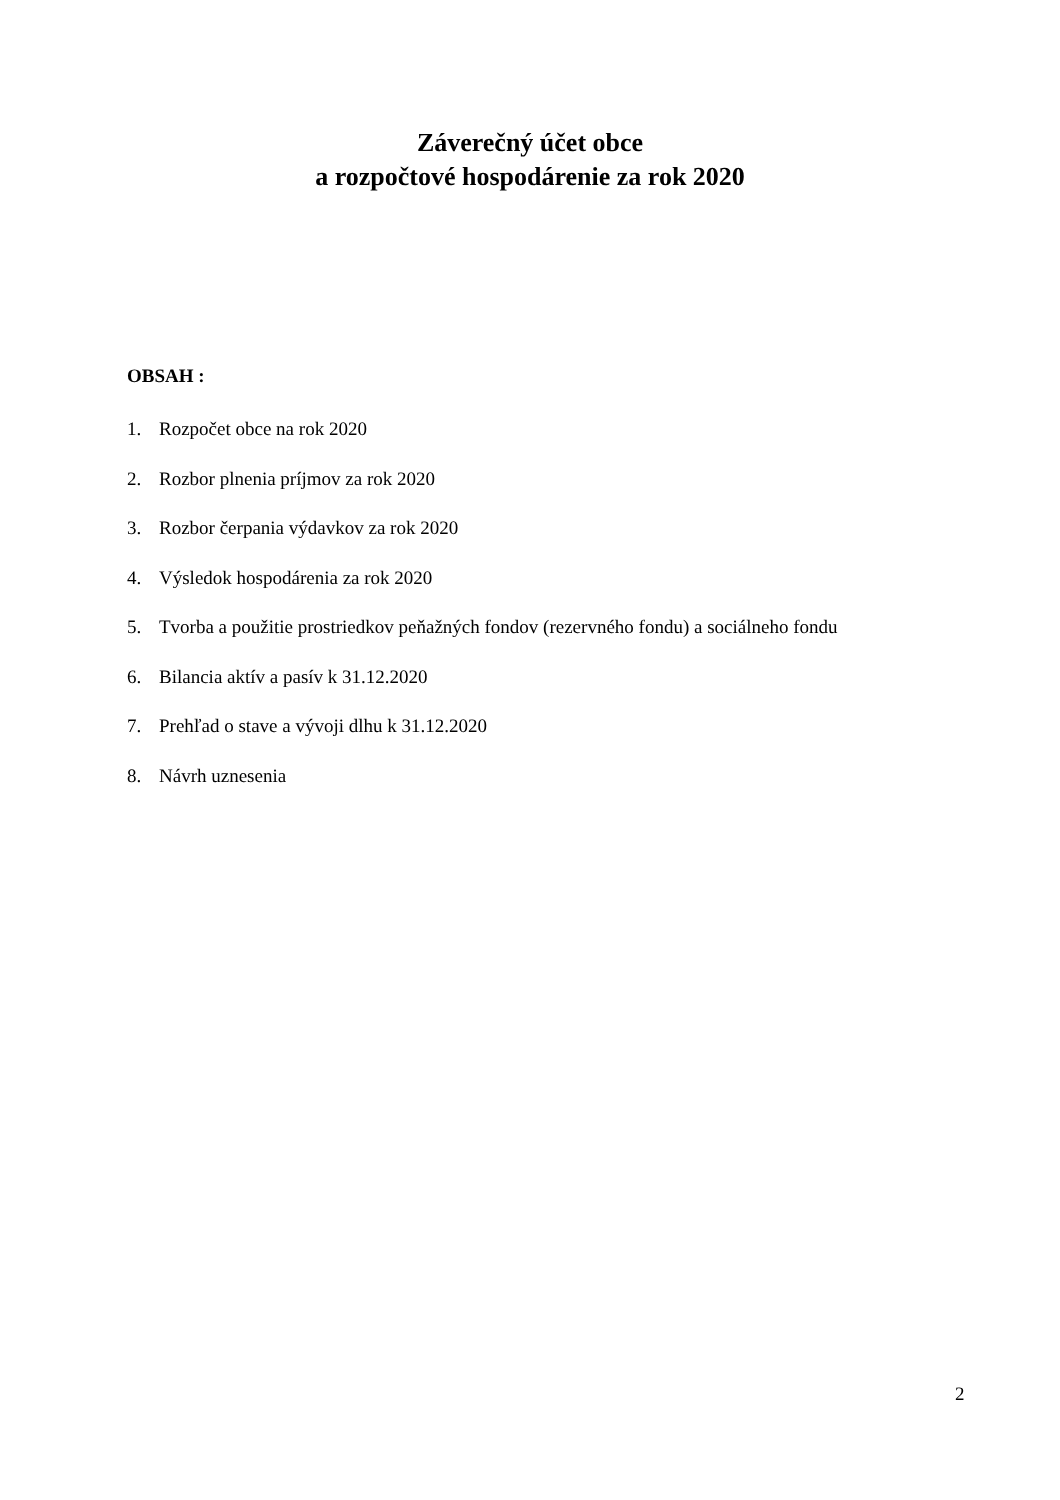Záverečný účet obce
a rozpočtové hospodárenie za rok 2020
OBSAH :
1. Rozpočet obce na rok 2020
2. Rozbor plnenia príjmov za rok 2020
3. Rozbor čerpania výdavkov za rok 2020
4. Výsledok hospodárenia za rok 2020
5. Tvorba a použitie prostriedkov peňažných fondov (rezervného fondu) a sociálneho fondu
6. Bilancia aktív a pasív k 31.12.2020
7. Prehľad o stave a vývoji dlhu k 31.12.2020
8. Návrh uznesenia
2